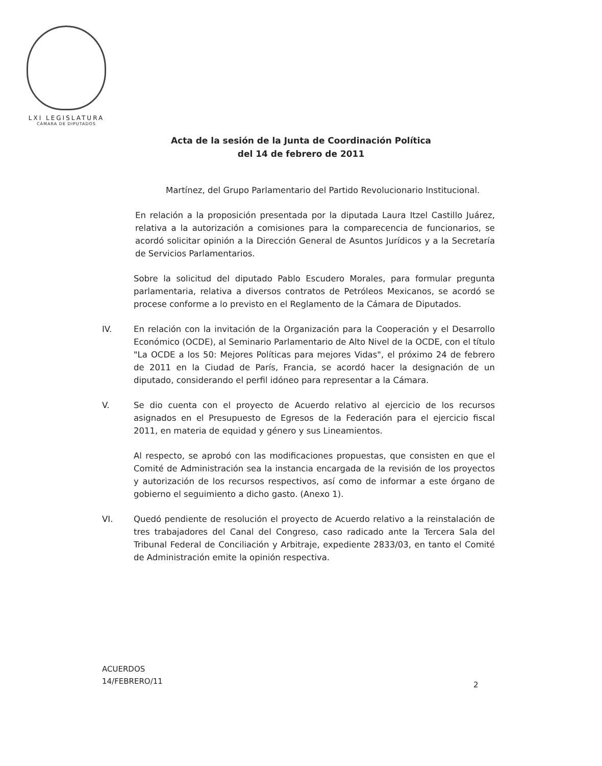LXI LEGISLATURA
CÁMARA DE DIPUTADOS
Acta de la sesión de la Junta de Coordinación Política
del 14 de febrero de 2011
Martínez, del Grupo Parlamentario del Partido Revolucionario Institucional.
En relación a la proposición presentada por la diputada Laura Itzel Castillo Juárez, relativa a la autorización a comisiones para la comparecencia de funcionarios, se acordó solicitar opinión a la Dirección General de Asuntos Jurídicos y a la Secretaría de Servicios Parlamentarios.
Sobre la solicitud del diputado Pablo Escudero Morales, para formular pregunta parlamentaria, relativa a diversos contratos de Petróleos Mexicanos, se acordó se procese conforme a lo previsto en el Reglamento de la Cámara de Diputados.
IV. En relación con la invitación de la Organización para la Cooperación y el Desarrollo Económico (OCDE), al Seminario Parlamentario de Alto Nivel de la OCDE, con el título "La OCDE a los 50: Mejores Políticas para mejores Vidas", el próximo 24 de febrero de 2011 en la Ciudad de París, Francia, se acordó hacer la designación de un diputado, considerando el perfil idóneo para representar a la Cámara.
V. Se dio cuenta con el proyecto de Acuerdo relativo al ejercicio de los recursos asignados en el Presupuesto de Egresos de la Federación para el ejercicio fiscal 2011, en materia de equidad y género y sus Lineamientos.
Al respecto, se aprobó con las modificaciones propuestas, que consisten en que el Comité de Administración sea la instancia encargada de la revisión de los proyectos y autorización de los recursos respectivos, así como de informar a este órgano de gobierno el seguimiento a dicho gasto. (Anexo 1).
VI. Quedó pendiente de resolución el proyecto de Acuerdo relativo a la reinstalación de tres trabajadores del Canal del Congreso, caso radicado ante la Tercera Sala del Tribunal Federal de Conciliación y Arbitraje, expediente 2833/03, en tanto el Comité de Administración emite la opinión respectiva.
ACUERDOS
14/FEBRERO/11
2